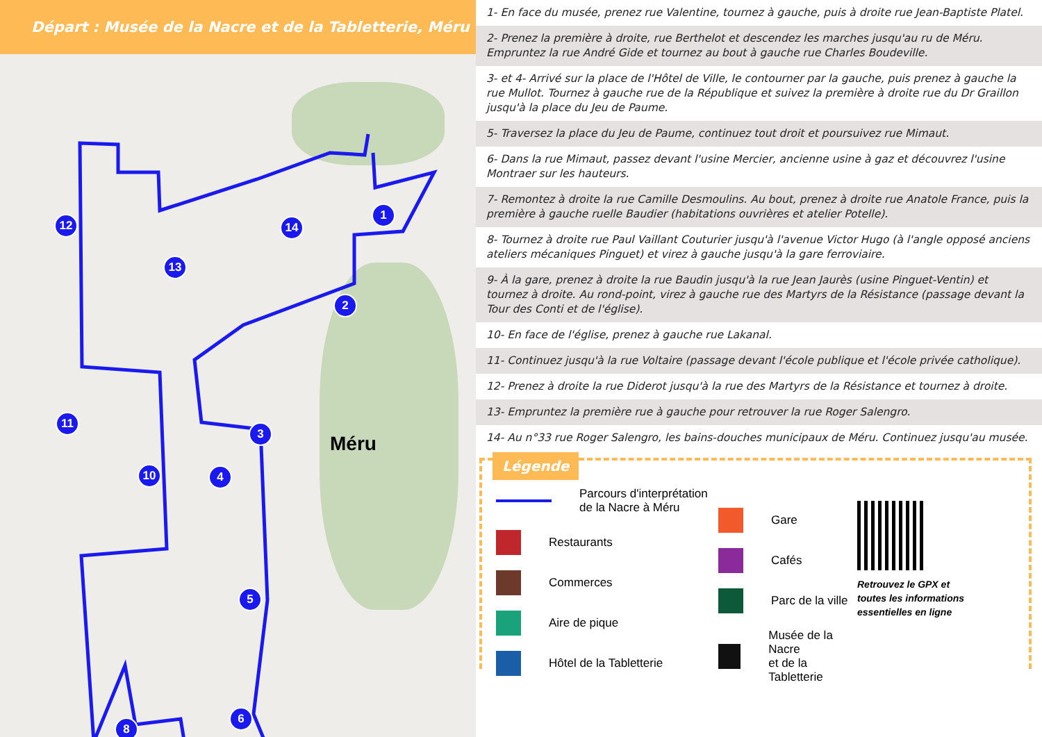Départ : Musée de la Nacre et de la Tabletterie, Méru
1
2
3
4
5
6
7
8
9
10
11
12
13
14
Méru
1- En face du musée, prenez rue Valentine, tournez à gauche, puis à droite rue Jean-Baptiste Platel.
2- Prenez la première à droite, rue Berthelot et descendez les marches jusqu'au ru de Méru.
Empruntez la rue André Gide et tournez au bout à gauche rue Charles Boudeville.
3- et 4- Arrivé sur la place de l'Hôtel de Ville, le contourner par la gauche, puis prenez à gauche la rue Mullot. Tournez à gauche rue de la République et suivez la première à droite rue du Dr Graillon jusqu'à la place du Jeu de Paume.
5- Traversez la place du Jeu de Paume, continuez tout droit et poursuivez rue Mimaut.
6- Dans la rue Mimaut, passez devant l'usine Mercier, ancienne usine à gaz et découvrez l'usine Montraer sur les hauteurs.
7- Remontez à droite la rue Camille Desmoulins. Au bout, prenez à droite rue Anatole France, puis la première à gauche ruelle Baudier (habitations ouvrières et atelier Potelle).
8- Tournez à droite rue Paul Vaillant Couturier jusqu'à l'avenue Victor Hugo (à l'angle opposé anciens ateliers mécaniques Pinguet) et virez à gauche jusqu'à la gare ferroviaire.
9- À la gare, prenez à droite la rue Baudin jusqu'à la rue Jean Jaurès (usine Pinguet-Ventin) et tournez à droite. Au rond-point, virez à gauche rue des Martyrs de la Résistance (passage devant la Tour des Conti et de l'église).
10- En face de l'église, prenez à gauche rue Lakanal.
11- Continuez jusqu'à la rue Voltaire (passage devant l'école publique et l'école privée catholique).
12- Prenez à droite la rue Diderot jusqu'à la rue des Martyrs de la Résistance et tournez à droite.
13- Empruntez la première rue à gauche pour retrouver la rue Roger Salengro.
14- Au n°33 rue Roger Salengro, les bains-douches municipaux de Méru. Continuez jusqu'au musée.
Légende
Parcours d'interprétation
de la Nacre à Méru
Restaurants
Commerces
Aire de pique
Hôtel de la Tabletterie
Gare
Cafés
Parc de la ville
Musée de la Nacre
et de la Tabletterie
Retrouvez le GPX et toutes les informations essentielles en ligne